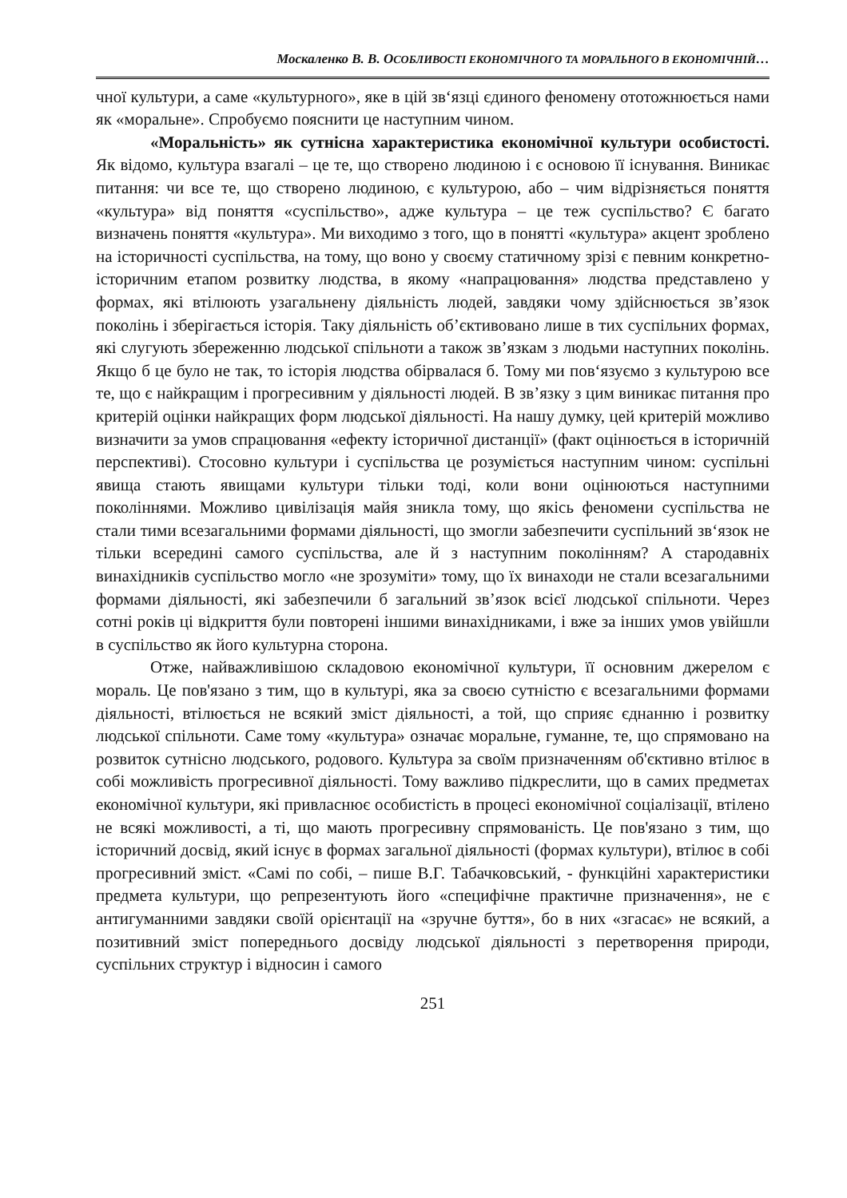Москаленко В. В. ОСОБЛИВОСТІ ЕКОНОМІЧНОГО ТА МОРАЛЬНОГО В ЕКОНОМІЧНІЙ…
чної культури, а саме «культурного», яке в цій зв‘язці єдиного феномену ототожнюється нами як «моральне». Спробуємо пояснити це наступним чином.
«Моральність» як сутнісна характеристика економічної культури особистості. Як відомо, культура взагалі – це те, що створено людиною і є основою її існування. Виникає питання: чи все те, що створено людиною, є культурою, або – чим відрізняється поняття «культура» від поняття «суспільство», адже культура – це теж суспільство? Є багато визначень поняття «культура». Ми виходимо з того, що в понятті «культура» акцент зроблено на історичності суспільства, на тому, що воно у своєму статичному зрізі є певним конкретно-історичним етапом розвитку людства, в якому «напрацювання» людства представлено у формах, які втілюють узагальнену діяльність людей, завдяки чому здійснюється зв’язок поколінь і зберігається історія. Таку діяльність об’єктивовано лише в тих суспільних формах, які слугують збереженню людської спільноти а також зв’язкам з людьми наступних поколінь. Якщо б це було не так, то історія людства обірвалася б. Тому ми пов‘язуємо з культурою все те, що є найкращим і прогресивним у діяльності людей. В зв’язку з цим виникає питання про критерій оцінки найкращих форм людської діяльності. На нашу думку, цей критерій можливо визначити за умов спрацювання «ефекту історичної дистанції» (факт оцінюється в історичній перспективі). Стосовно культури і суспільства це розуміється наступним чином: суспільні явища стають явищами культури тільки тоді, коли вони оцінюються наступними поколіннями. Можливо цивілізація майя зникла тому, що якісь феномени суспільства не стали тими всезагальними формами діяльності, що змогли забезпечити суспільний зв‘язок не тільки всередині самого суспільства, але й з наступним поколінням? А стародавніх винахідників суспільство могло «не зрозуміти» тому, що їх винаходи не стали всезагальними формами діяльності, які забезпечили б загальний зв’язок всієї людської спільноти. Через сотні років ці відкриття були повторені іншими винахідниками, і вже за інших умов увійшли в суспільство як його культурна сторона.
Отже, найважливішою складовою економічної культури, її основним джерелом є мораль. Це пов'язано з тим, що в культурі, яка за своєю сутністю є всезагальними формами діяльності, втілюється не всякий зміст діяльності, а той, що сприяє єднанню і розвитку людської спільноти. Саме тому «культура» означає моральне, гуманне, те, що спрямовано на розвиток сутнісно людського, родового. Культура за своїм призначенням об'єктивно втілює в собі можливість прогресивної діяльності. Тому важливо підкреслити, що в самих предметах економічної культури, які привласнює особистість в процесі економічної соціалізації, втілено не всякі можливості, а ті, що мають прогресивну спрямованість. Це пов'язано з тим, що історичний досвід, який існує в формах загальної діяльності (формах культури), втілює в собі прогресивний зміст. «Самі по собі, – пише В.Г. Табачковський, - функційні характеристики предмета культури, що репрезентують його «специфічне практичне призначення», не є антигуманними завдяки своїй орієнтації на «зручне буття», бо в них «згасає» не всякий, а позитивний зміст попереднього досвіду людської діяльності з перетворення природи, суспільних структур і відносин і самого
251